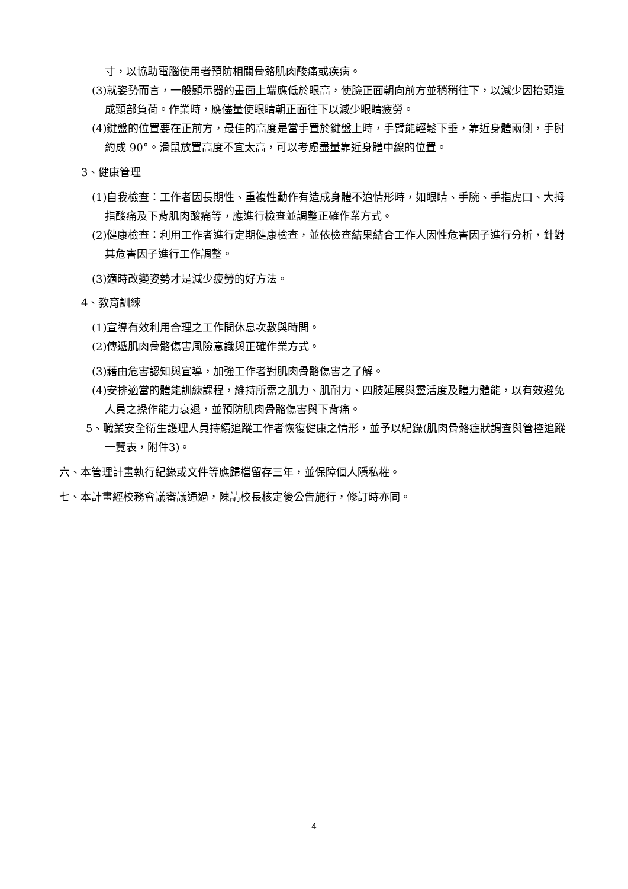寸，以協助電腦使用者預防相關骨骼肌肉酸痛或疾病。
(3)就姿勢而言，一般顯示器的畫面上端應低於眼高，使臉正面朝向前方並稍稍往下，以減少因抬頭造成頸部負荷。作業時，應儘量使眼睛朝正面往下以減少眼睛疲勞。
(4)鍵盤的位置要在正前方，最佳的高度是當手置於鍵盤上時，手臂能輕鬆下垂，靠近身體兩側，手肘約成 90°。滑鼠放置高度不宜太高，可以考慮盡量靠近身體中線的位置。
3、健康管理
(1)自我檢查：工作者因長期性、重複性動作有造成身體不適情形時，如眼睛、手腕、手指虎口、大拇指酸痛及下背肌肉酸痛等，應進行檢查並調整正確作業方式。
(2)健康檢查：利用工作者進行定期健康檢查，並依檢查結果結合工作人因性危害因子進行分析，針對其危害因子進行工作調整。
(3)適時改變姿勢才是減少疲勞的好方法。
4、教育訓練
(1)宣導有效利用合理之工作間休息次數與時間。
(2)傳遞肌肉骨骼傷害風險意識與正確作業方式。
(3)藉由危害認知與宣導，加強工作者對肌肉骨骼傷害之了解。
(4)安排適當的體能訓練課程，維持所需之肌力、肌耐力、四肢延展與靈活度及體力體能，以有效避免人員之操作能力衰退，並預防肌肉骨骼傷害與下背痛。
5、職業安全衛生護理人員持續追蹤工作者恢復健康之情形，並予以紀錄(肌肉骨骼症狀調查與管控追蹤一覽表，附件3)。
六、本管理計畫執行紀錄或文件等應歸檔留存三年，並保障個人隱私權。
七、本計畫經校務會議審議通過，陳請校長核定後公告施行，修訂時亦同。
4